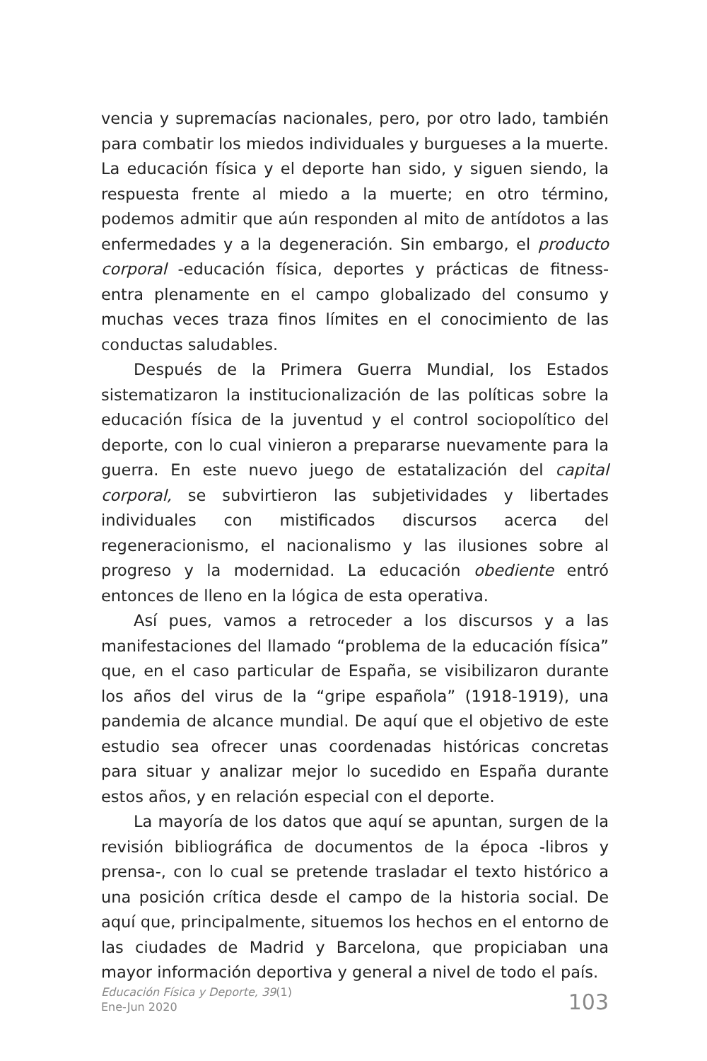vencia y supremacías nacionales, pero, por otro lado, también para combatir los miedos individuales y burgueses a la muerte. La educación física y el deporte han sido, y siguen siendo, la respuesta frente al miedo a la muerte; en otro término, podemos admitir que aún responden al mito de antídotos a las enfermedades y a la degeneración. Sin embargo, el producto corporal -educación física, deportes y prácticas de fitness- entra plenamente en el campo globalizado del consumo y muchas veces traza finos límites en el conocimiento de las conductas saludables.
Después de la Primera Guerra Mundial, los Estados sistematizaron la institucionalización de las políticas sobre la educación física de la juventud y el control sociopolítico del deporte, con lo cual vinieron a prepararse nuevamente para la guerra. En este nuevo juego de estatalización del capital corporal, se subvirtieron las subjetividades y libertades individuales con mistificados discursos acerca del regeneracionismo, el nacionalismo y las ilusiones sobre al progreso y la modernidad. La educación obediente entró entonces de lleno en la lógica de esta operativa.
Así pues, vamos a retroceder a los discursos y a las manifestaciones del llamado “problema de la educación física” que, en el caso particular de España, se visibilizaron durante los años del virus de la “gripe española” (1918-1919), una pandemia de alcance mundial. De aquí que el objetivo de este estudio sea ofrecer unas coordenadas históricas concretas para situar y analizar mejor lo sucedido en España durante estos años, y en relación especial con el deporte.
La mayoría de los datos que aquí se apuntan, surgen de la revisión bibliográfica de documentos de la época -libros y prensa-, con lo cual se pretende trasladar el texto histórico a una posición crítica desde el campo de la historia social. De aquí que, principalmente, situemos los hechos en el entorno de las ciudades de Madrid y Barcelona, que propiciaban una mayor información deportiva y general a nivel de todo el país.
Educación Física y Deporte, 39(1)
Ene-Jun 2020
103